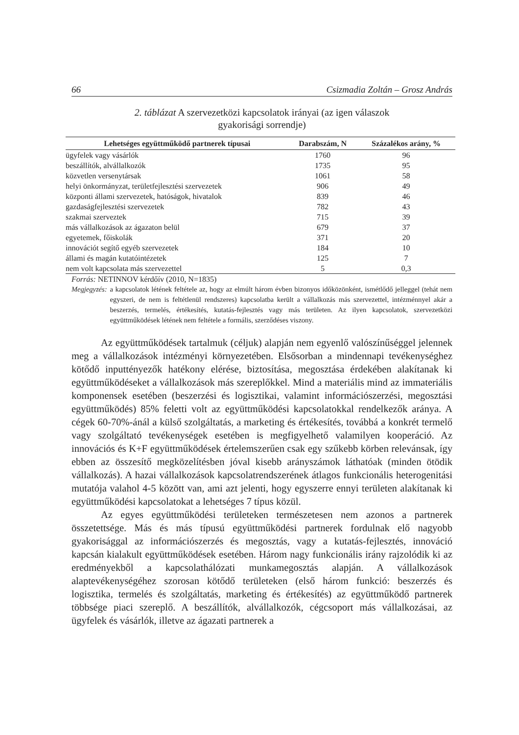66 Csizmadia Zoltán – Grosz András
2. táblázat A szervezetközi kapcsolatok irányai (az igen válaszok
gyakorisági sorrendje)
| Lehetséges együttműködő partnerek típusai | Darabszám, N | Százalékos arány, % |
| --- | --- | --- |
| ügyfelek vagy vásárlók | 1760 | 96 |
| beszállítók, alvállalkozók | 1735 | 95 |
| közvetlen versenytársak | 1061 | 58 |
| helyi önkormányzat, területfejlesztési szervezetek | 906 | 49 |
| központi állami szervezetek, hatóságok, hivatalok | 839 | 46 |
| gazdaságfejlesztési szervezetek | 782 | 43 |
| szakmai szerveztek | 715 | 39 |
| más vállalkozások az ágazaton belül | 679 | 37 |
| egyetemek, főiskolák | 371 | 20 |
| innovációt segítő egyéb szervezetek | 184 | 10 |
| állami és magán kutatóintézetek | 125 | 7 |
| nem volt kapcsolata más szervezettel | 5 | 0,3 |
Forrás: NETINNOV kérdőív (2010, N=1835)
Megjegyzés: a kapcsolatok létének feltétele az, hogy az elmúlt három évben bizonyos időközönként, ismétlődő jelleggel (tehát nem egyszeri, de nem is feltétlenül rendszeres) kapcsolatba került a vállalkozás más szervezettel, intézménnyel akár a beszerzés, termelés, értékesítés, kutatás-fejlesztés vagy más területen. Az ilyen kapcsolatok, szervezetközi együttműködések létének nem feltétele a formális, szerződéses viszony.
Az együttműködések tartalmuk (céljuk) alapján nem egyenlő valószínűséggel jelennek meg a vállalkozások intézményi környezetében. Elsősorban a mindennapi tevékenységhez kötődő inputtényezők hatékony elérése, biztosítása, megosztása érdekében alakítanak ki együttműködéseket a vállalkozások más szereplőkkel. Mind a materiális mind az immateriális komponensek esetében (beszerzési és logisztikai, valamint információszerzési, megosztási együttműködés) 85% feletti volt az együttműködési kapcsolatokkal rendelkezők aránya. A cégek 60-70%-ánál a külső szolgáltatás, a marketing és értékesítés, továbbá a konkrét termelő vagy szolgáltató tevékenységek esetében is megfigyelhető valamilyen kooperáció. Az innovációs és K+F együttműködések értelemszerűen csak egy szűkebb körben relevánsak, így ebben az összesítő megközelítésben jóval kisebb arányszámok láthatóak (minden ötödik vállalkozás). A hazai vállalkozások kapcsolatrendszerének átlagos funkcionális heterogenitási mutatója valahol 4-5 között van, ami azt jelenti, hogy egyszerre ennyi területen alakítanak ki együttműködési kapcsolatokat a lehetséges 7 típus közül.
Az egyes együttműködési területeken természetesen nem azonos a partnerek összetettsége. Más és más típusú együttműködési partnerek fordulnak elő nagyobb gyakorisággal az információszerzés és megosztás, vagy a kutatás-fejlesztés, innováció kapcsán kialakult együttműködések esetében. Három nagy funkcionális irány rajzolódik ki az eredményekből a kapcsolathálózati munkamegosztás alapján. A vállalkozások alaptevékenységéhez szorosan kötődő területeken (első három funkció: beszerzés és logisztika, termelés és szolgáltatás, marketing és értékesítés) az együttműködő partnerek többsége piaci szereplő. A beszállítók, alvállalkozók, cégcsoport más vállalkozásai, az ügyfelek és vásárlók, illetve az ágazati partnerek a